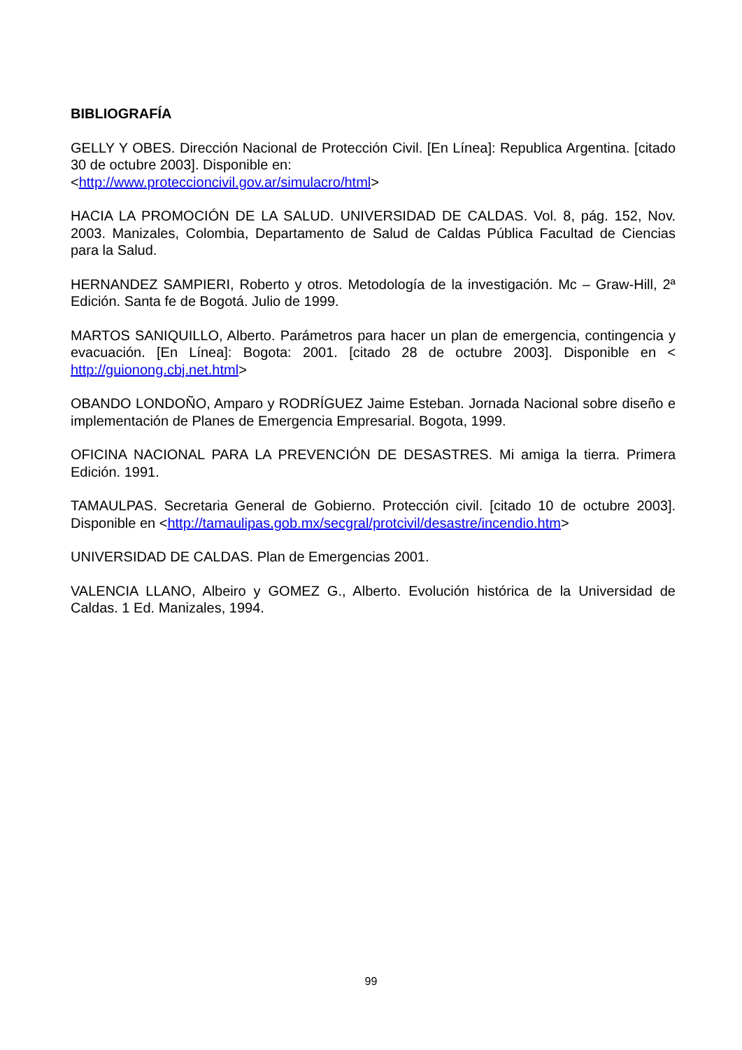BIBLIOGRAFÍA
GELLY Y OBES. Dirección Nacional de Protección Civil. [En Línea]: Republica Argentina. [citado 30 de octubre 2003]. Disponible en:
<http://www.proteccioncivil.gov.ar/simulacro/html>
HACIA LA PROMOCIÓN DE LA SALUD. UNIVERSIDAD DE CALDAS. Vol. 8, pág. 152, Nov. 2003. Manizales, Colombia, Departamento de Salud de Caldas Pública Facultad de Ciencias para la Salud.
HERNANDEZ SAMPIERI, Roberto y otros. Metodología de la investigación. Mc – Graw-Hill, 2ª Edición. Santa fe de Bogotá. Julio de 1999.
MARTOS SANIQUILLO, Alberto. Parámetros para hacer un plan de emergencia, contingencia y evacuación. [En Línea]: Bogota: 2001. [citado 28 de octubre 2003]. Disponible en < http://guionong.cbj.net.html>
OBANDO LONDOÑO, Amparo y RODRÍGUEZ Jaime Esteban. Jornada Nacional sobre diseño e implementación de Planes de Emergencia Empresarial. Bogota, 1999.
OFICINA NACIONAL PARA LA PREVENCIÓN DE DESASTRES. Mi amiga la tierra. Primera Edición. 1991.
TAMAULPAS. Secretaria General de Gobierno. Protección civil. [citado 10 de octubre 2003]. Disponible en <http://tamaulipas.gob.mx/secgral/protcivil/desastre/incendio.htm>
UNIVERSIDAD DE CALDAS. Plan de Emergencias 2001.
VALENCIA LLANO, Albeiro y GOMEZ G., Alberto. Evolución histórica de la Universidad de Caldas. 1 Ed. Manizales, 1994.
99